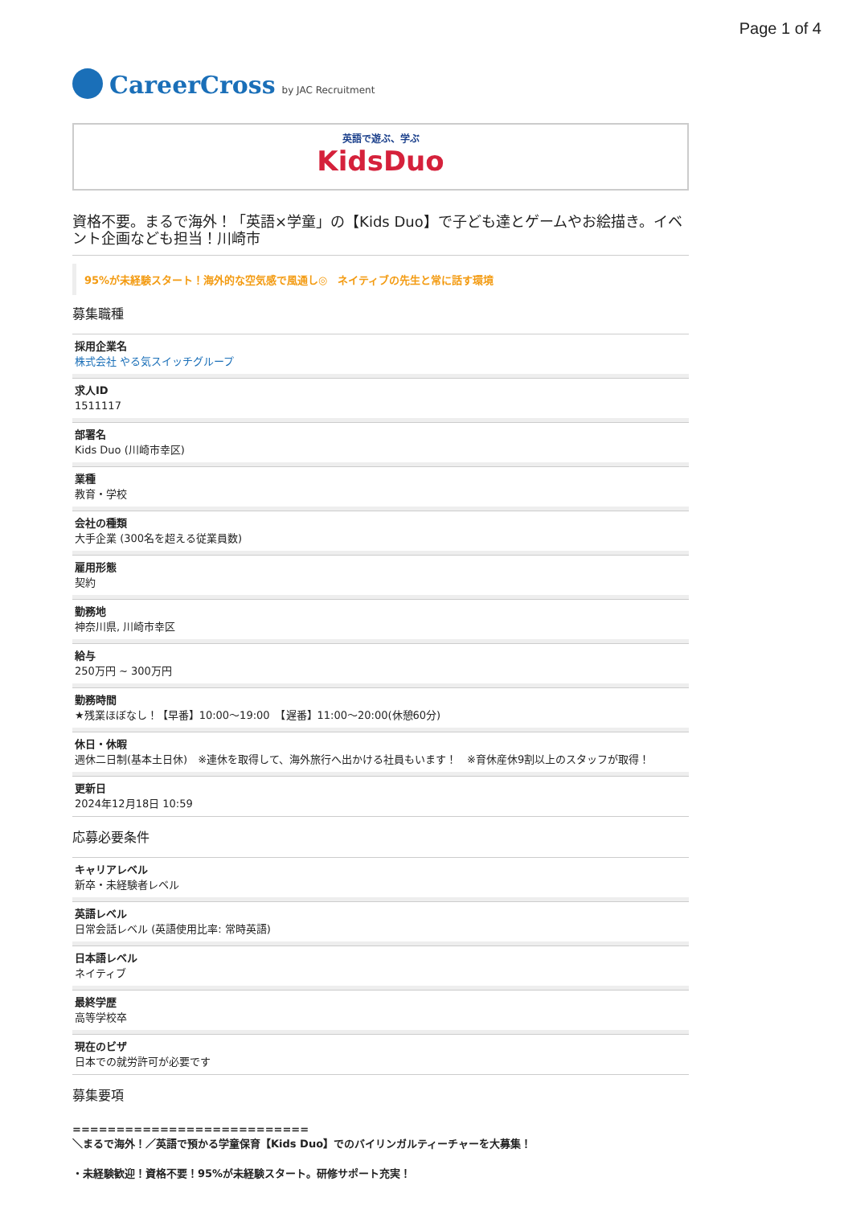Page 1 of 4
CareerCross by JAC Recruitment
英語で遊ぶ、学ぶ
KidsDuo
資格不要。まるで海外！「英語×学童」の【Kids Duo】で子ども達とゲームやお絵描き。イベント企画なども担当！川崎市
95%が未経験スタート！海外的な空気感で風通し◎　ネイティブの先生と常に話す環境
募集職種
採用企業名
株式会社 やる気スイッチグループ
求人ID
1511117
部署名
Kids Duo (川崎市幸区)
業種
教育・学校
会社の種類
大手企業 (300名を超える従業員数)
雇用形態
契約
勤務地
神奈川県, 川崎市幸区
給与
250万円 ~ 300万円
勤務時間
★残業ほぼなし！【早番】10:00〜19:00　【遅番】11:00〜20:00(休憩60分)
休日・休暇
週休二日制(基本土日休)　※連休を取得して、海外旅行へ出かける社員もいます！　※育休産休9割以上のスタッフが取得！
更新日
2024年12月18日 10:59
応募必要条件
キャリアレベル
新卒・未経験者レベル
英語レベル
日常会話レベル (英語使用比率: 常時英語)
日本語レベル
ネイティブ
最終学歴
高等学校卒
現在のビザ
日本での就労許可が必要です
募集要項
===========================
＼まるで海外！／英語で預かる学童保育【Kids Duo】でのバイリンガルティーチャーを大募集！
・未経験歓迎！資格不要！95%が未経験スタート。研修サポート充実！